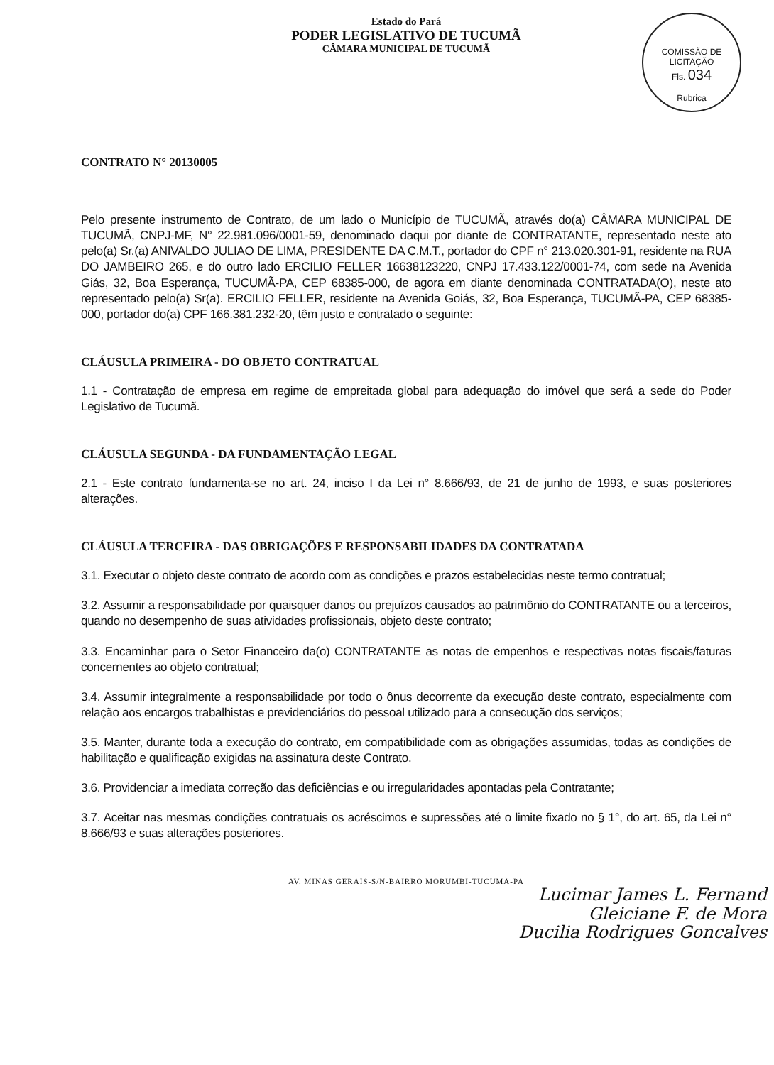Estado do Pará
PODER LEGISLATIVO DE TUCUMÃ
CÂMARA MUNICIPAL DE TUCUMÃ
COMISSÃO DE LICITAÇÃO
Fls. 034
Rubrica
CONTRATO N° 20130005
Pelo presente instrumento de Contrato, de um lado o Município de TUCUMÃ, através do(a) CÂMARA MUNICIPAL DE TUCUMÃ, CNPJ-MF, N° 22.981.096/0001-59, denominado daqui por diante de CONTRATANTE, representado neste ato pelo(a) Sr.(a) ANIVALDO JULIAO DE LIMA, PRESIDENTE DA C.M.T., portador do CPF n° 213.020.301-91, residente na RUA DO JAMBEIRO 265, e do outro lado ERCILIO FELLER 16638123220, CNPJ 17.433.122/0001-74, com sede na Avenida Giás, 32, Boa Esperança, TUCUMÃ-PA, CEP 68385-000, de agora em diante denominada CONTRATADA(O), neste ato representado pelo(a) Sr(a). ERCILIO FELLER, residente na Avenida Goiás, 32, Boa Esperança, TUCUMÃ-PA, CEP 68385-000, portador do(a) CPF 166.381.232-20, têm justo e contratado o seguinte:
CLÁUSULA PRIMEIRA - DO OBJETO CONTRATUAL
1.1 - Contratação de empresa em regime de empreitada global para adequação do imóvel que será a sede do Poder Legislativo de Tucumã.
CLÁUSULA SEGUNDA - DA FUNDAMENTAÇÃO LEGAL
2.1 - Este contrato fundamenta-se no art. 24, inciso I da Lei n° 8.666/93, de 21 de junho de 1993, e suas posteriores alterações.
CLÁUSULA TERCEIRA - DAS OBRIGAÇÕES E RESPONSABILIDADES DA CONTRATADA
3.1. Executar o objeto deste contrato de acordo com as condições e prazos estabelecidas neste termo contratual;
3.2. Assumir a responsabilidade por quaisquer danos ou prejuízos causados ao patrimônio do CONTRATANTE ou a terceiros, quando no desempenho de suas atividades profissionais, objeto deste contrato;
3.3. Encaminhar para o Setor Financeiro da(o) CONTRATANTE as notas de empenhos e respectivas notas fiscais/faturas concernentes ao objeto contratual;
3.4. Assumir integralmente a responsabilidade por todo o ônus decorrente da execução deste contrato, especialmente com relação aos encargos trabalhistas e previdenciários do pessoal utilizado para a consecução dos serviços;
3.5. Manter, durante toda a execução do contrato, em compatibilidade com as obrigações assumidas, todas as condições de habilitação e qualificação exigidas na assinatura deste Contrato.
3.6. Providenciar a imediata correção das deficiências e ou irregularidades apontadas pela Contratante;
3.7. Aceitar nas mesmas condições contratuais os acréscimos e supressões até o limite fixado no § 1°, do art. 65, da Lei n° 8.666/93 e suas alterações posteriores.
AV. MINAS GERAIS-S/N-BAIRRO MORUMBI-TUCUMÃ-PA
Lucimar James L. Fernand
Gleiciane F. de Mora
Ducilia Rodrigues Goncalves